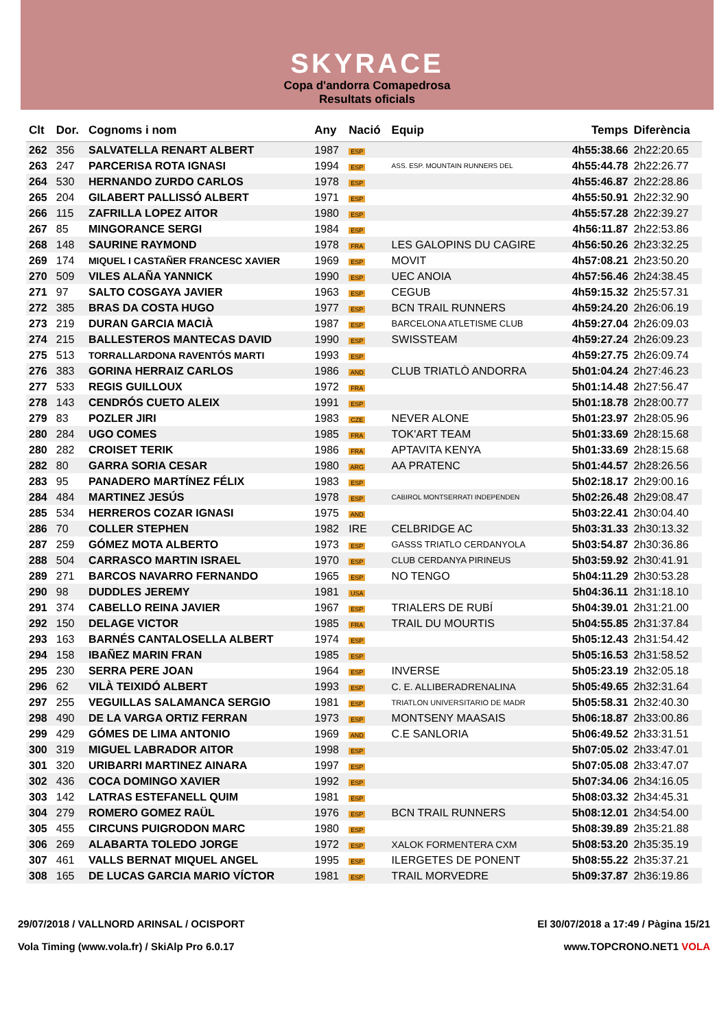SKYRACE
Copa d'andorra Comapedrosa
Resultats oficials
| Clt | Dor. | Cognoms i nom | Any | Nació | Equip | Temps | Diferència |
| --- | --- | --- | --- | --- | --- | --- | --- |
| 262 | 356 | SALVATELLA RENART ALBERT | 1987 | ESP | | 4h55:38.66 | 2h22:20.65 |
| 263 | 247 | PARCERISA ROTA IGNASI | 1994 | ESP | ASS. ESP. MOUNTAIN RUNNERS DEL | 4h55:44.78 | 2h22:26.77 |
| 264 | 530 | HERNANDO ZURDO CARLOS | 1978 | ESP | | 4h55:46.87 | 2h22:28.86 |
| 265 | 204 | GILABERT PALLISSÓ ALBERT | 1971 | ESP | | 4h55:50.91 | 2h22:32.90 |
| 266 | 115 | ZAFRILLA LOPEZ AITOR | 1980 | ESP | | 4h55:57.28 | 2h22:39.27 |
| 267 | 85 | MINGORANCE SERGI | 1984 | ESP | | 4h56:11.87 | 2h22:53.86 |
| 268 | 148 | SAURINE RAYMOND | 1978 | FRA | LES GALOPINS DU CAGIRE | 4h56:50.26 | 2h23:32.25 |
| 269 | 174 | MIQUEL I CASTAÑER FRANCESC XAVIER | 1969 | ESP | MOVIT | 4h57:08.21 | 2h23:50.20 |
| 270 | 509 | VILES ALAÑA YANNICK | 1990 | ESP | UEC ANOIA | 4h57:56.46 | 2h24:38.45 |
| 271 | 97 | SALTO COSGAYA JAVIER | 1963 | ESP | CEGUB | 4h59:15.32 | 2h25:57.31 |
| 272 | 385 | BRAS DA COSTA HUGO | 1977 | ESP | BCN TRAIL RUNNERS | 4h59:24.20 | 2h26:06.19 |
| 273 | 219 | DURAN GARCIA MACIÀ | 1987 | ESP | BARCELONA ATLETISME CLUB | 4h59:27.04 | 2h26:09.03 |
| 274 | 215 | BALLESTEROS MANTECAS DAVID | 1990 | ESP | SWISSTEAM | 4h59:27.24 | 2h26:09.23 |
| 275 | 513 | TORRALLARDONA RAVENTÓS MARTI | 1993 | ESP | | 4h59:27.75 | 2h26:09.74 |
| 276 | 383 | GORINA HERRAIZ CARLOS | 1986 | AND | CLUB TRIATLÒ ANDORRA | 5h01:04.24 | 2h27:46.23 |
| 277 | 533 | REGIS GUILLOUX | 1972 | FRA | | 5h01:14.48 | 2h27:56.47 |
| 278 | 143 | CENDRÓS CUETO ALEIX | 1991 | ESP | | 5h01:18.78 | 2h28:00.77 |
| 279 | 83 | POZLER JIRI | 1983 | CZE | NEVER ALONE | 5h01:23.97 | 2h28:05.96 |
| 280 | 284 | UGO COMES | 1985 | FRA | TOK'ART TEAM | 5h01:33.69 | 2h28:15.68 |
| 280 | 282 | CROISET TERIK | 1986 | FRA | APTAVITA KENYA | 5h01:33.69 | 2h28:15.68 |
| 282 | 80 | GARRA SORIA CESAR | 1980 | ARG | AA PRATENC | 5h01:44.57 | 2h28:26.56 |
| 283 | 95 | PANADERO MARTÍNEZ FÉLIX | 1983 | ESP | | 5h02:18.17 | 2h29:00.16 |
| 284 | 484 | MARTINEZ JESÚS | 1978 | ESP | CABIROL MONTSERRATI INDEPENDEN | 5h02:26.48 | 2h29:08.47 |
| 285 | 534 | HERREROS COZAR IGNASI | 1975 | AND | | 5h03:22.41 | 2h30:04.40 |
| 286 | 70 | COLLER STEPHEN | 1982 | IRE | CELBRIDGE AC | 5h03:31.33 | 2h30:13.32 |
| 287 | 259 | GÓMEZ MOTA ALBERTO | 1973 | ESP | GASSS TRIATLO CERDANYOLA | 5h03:54.87 | 2h30:36.86 |
| 288 | 504 | CARRASCO MARTIN ISRAEL | 1970 | ESP | CLUB CERDANYA PIRINEUS | 5h03:59.92 | 2h30:41.91 |
| 289 | 271 | BARCOS NAVARRO FERNANDO | 1965 | ESP | NO TENGO | 5h04:11.29 | 2h30:53.28 |
| 290 | 98 | DUDDLES JEREMY | 1981 | USA | | 5h04:36.11 | 2h31:18.10 |
| 291 | 374 | CABELLO REINA JAVIER | 1967 | ESP | TRIALERS DE RUBÍ | 5h04:39.01 | 2h31:21.00 |
| 292 | 150 | DELAGE VICTOR | 1985 | FRA | TRAIL DU MOURTIS | 5h04:55.85 | 2h31:37.84 |
| 293 | 163 | BARNÉS CANTALOSELLA ALBERT | 1974 | ESP | | 5h05:12.43 | 2h31:54.42 |
| 294 | 158 | IBAÑEZ MARIN FRAN | 1985 | ESP | | 5h05:16.53 | 2h31:58.52 |
| 295 | 230 | SERRA PERE JOAN | 1964 | ESP | INVERSE | 5h05:23.19 | 2h32:05.18 |
| 296 | 62 | VILÀ TEIXIDÓ ALBERT | 1993 | ESP | C. E. ALLIBERADRENALINA | 5h05:49.65 | 2h32:31.64 |
| 297 | 255 | VEGUILLAS SALAMANCA SERGIO | 1981 | ESP | TRIATLON UNIVERSITARIO DE MADR | 5h05:58.31 | 2h32:40.30 |
| 298 | 490 | DE LA VARGA ORTIZ FERRAN | 1973 | ESP | MONTSENY MAASAIS | 5h06:18.87 | 2h33:00.86 |
| 299 | 429 | GÓMES DE LIMA ANTONIO | 1969 | AND | C.E SANLORIA | 5h06:49.52 | 2h33:31.51 |
| 300 | 319 | MIGUEL LABRADOR AITOR | 1998 | ESP | | 5h07:05.02 | 2h33:47.01 |
| 301 | 320 | URIBARRI MARTINEZ AINARA | 1997 | ESP | | 5h07:05.08 | 2h33:47.07 |
| 302 | 436 | COCA DOMINGO XAVIER | 1992 | ESP | | 5h07:34.06 | 2h34:16.05 |
| 303 | 142 | LATRAS ESTEFANELL QUIM | 1981 | ESP | | 5h08:03.32 | 2h34:45.31 |
| 304 | 279 | ROMERO GOMEZ RAÜL | 1976 | ESP | BCN TRAIL RUNNERS | 5h08:12.01 | 2h34:54.00 |
| 305 | 455 | CIRCUNS PUIGRODON MARC | 1980 | ESP | | 5h08:39.89 | 2h35:21.88 |
| 306 | 269 | ALABARTA TOLEDO JORGE | 1972 | ESP | XALOK FORMENTERA CXM | 5h08:53.20 | 2h35:35.19 |
| 307 | 461 | VALLS BERNAT MIQUEL ANGEL | 1995 | ESP | ILERGETES DE PONENT | 5h08:55.22 | 2h35:37.21 |
| 308 | 165 | DE LUCAS GARCIA MARIO VÍCTOR | 1981 | ESP | TRAIL MORVEDRE | 5h09:37.87 | 2h36:19.86 |
29/07/2018 / VALLNORD ARINSAL / OCISPORT El 30/07/2018 a 17:49 / Pàgina 15/21
Vola Timing (www.vola.fr) / SkiAlp Pro 6.0.17 www.TOPCRONO.NET1 VOLA